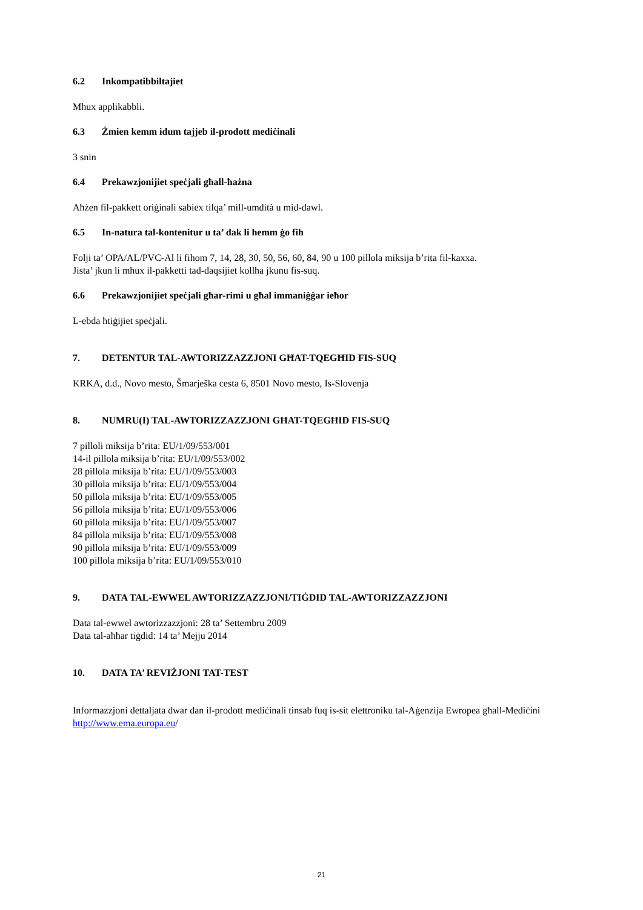6.2 Inkompatibbiltajiet
Mhux applikabbli.
6.3 Żmien kemm idum tajjeb il-prodott mediċinali
3 snin
6.4 Prekawzjonijiet speċjali għall-ħażna
Aħżen fil-pakkett oriġinali sabiex tilqa’ mill-umdità u mid-dawl.
6.5 In-natura tal-kontenitur u ta’ dak li hemm ġo fih
Folji ta’ OPA/AL/PVC-Al li fihom 7, 14, 28, 30, 50, 56, 60, 84, 90 u 100 pillola miksija b’rita fil-kaxxa.
Jista’ jkun li mhux il-pakketti tad-daqsijiet kollha jkunu fis-suq.
6.6 Prekawzjonijiet speċjali għar-rimi u għal immaniġġar ieħor
L-ebda ħtiġijiet speċjali.
7. DETENTUR TAL-AWTORIZZAZZJONI GĦAT-TQEGĦID FIS-SUQ
KRKA, d.d., Novo mesto, Šmarješka cesta 6, 8501 Novo mesto, Is-Slovenja
8. NUMRU(I) TAL-AWTORIZZAZZJONI GĦAT-TQEGĦID FIS-SUQ
7 pilloli miksija b’rita: EU/1/09/553/001
14-il pillola miksija b’rita: EU/1/09/553/002
28 pillola miksija b’rita: EU/1/09/553/003
30 pillola miksija b’rita: EU/1/09/553/004
50 pillola miksija b’rita: EU/1/09/553/005
56 pillola miksija b’rita: EU/1/09/553/006
60 pillola miksija b’rita: EU/1/09/553/007
84 pillola miksija b’rita: EU/1/09/553/008
90 pillola miksija b’rita: EU/1/09/553/009
100 pillola miksija b’rita: EU/1/09/553/010
9. DATA TAL-EWWEL AWTORIZZAZZJONI/TIĠDID TAL-AWTORIZZAZZJONI
Data tal-ewwel awtorizzazzjoni: 28 ta’ Settembru 2009
Data tal-aħħar tiġdid: 14 ta’ Mejju 2014
10. DATA TA’ REVIŻJONI TAT-TEST
Informazzjoni dettaljata dwar dan il-prodott mediċinali tinsab fuq is-sit elettroniku tal-Aġenzija Ewropea għall-Mediċini http://www.ema.europa.eu/
21